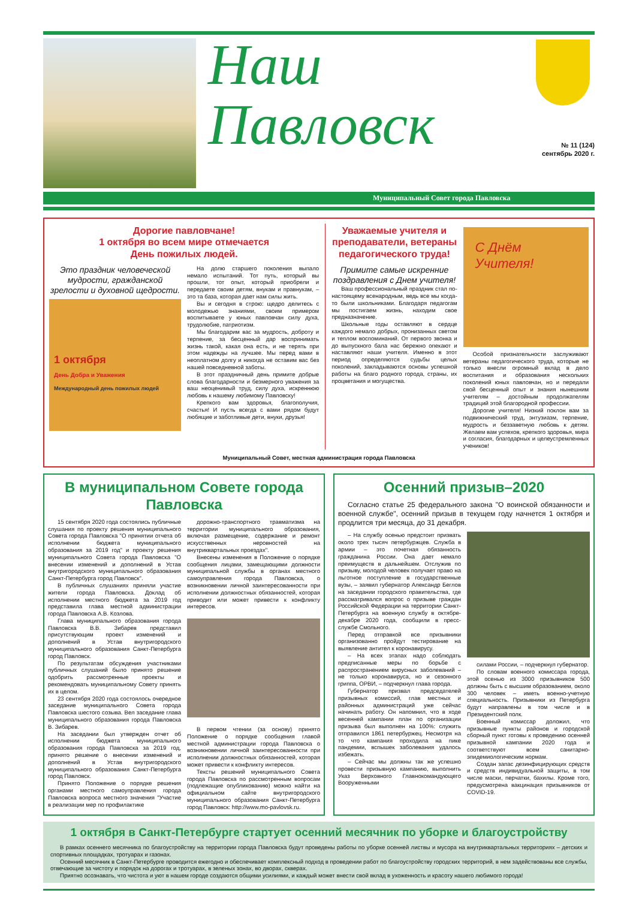Наш
Павловск
№ 11 (124)
сентябрь 2020 г.
Муниципальный Совет города Павловска
Дорогие павловчане!
1 октября во всем мире отмечается
День пожилых людей.
Это праздник человеческой мудрости, гражданской зрелости и духовной щедрости.
1 октября
День Добра и Уважения
Международный день пожилых людей
На долю старшего поколения выпало немало испытаний. Тот путь, который вы прошли, тот опыт, который приобрели и передаете своим детям, внукам и правнукам, – это та база, которая дает нам силы жить.
Вы и сегодня в строю: щедро делитесь с молодежью знаниями, своим примером воспитываете у юных павловчан силу духа, трудолюбие, патриотизм.
Мы благодарим вас за мудрость, доброту и терпение, за бесценный дар воспринимать жизнь такой, какая она есть, и не терять при этом надежды на лучшее. Мы перед вами в неоплатном долгу и никогда не оставим вас без нашей повседневной заботы.
В этот праздничный день примите добрые слова благодарности и безмерного уважения за ваш неоценимый труд, силу духа, искреннюю любовь к нашему любимому Павловску!
Крепкого вам здоровья, благополучия, счастья! И пусть всегда с вами рядом будут любящие и заботливые дети, внуки, друзья!
Уважаемые учителя и преподаватели, ветераны педагогического труда!
Примите самые искренние поздравления с Днем учителя!
Ваш профессиональный праздник стал по-настоящему всенародным, ведь все мы когда-то были школьниками. Благодаря педагогам мы постигаем жизнь, находим свое предназначение.
Школьные годы оставляют в сердце каждого немало добрых, пронизанных светом и теплом воспоминаний. От первого звонка и до выпускного бала нас бережно опекают и наставляют наши учителя. Именно в этот период определяются судьбы целых поколений, закладываются основы успешной работы на благо родного города, страны, их процветания и могущества.
С Днём Учителя!
Особой признательности заслуживают ветераны педагогического труда, которые не только внесли огромный вклад в дело воспитания и образования нескольких поколений юных павловчан, но и передали свой бесценный опыт и знания нынешним учителям – достойным продолжателям традиций этой благородной профессии.
Дорогие учителя! Низкий поклон вам за подвижнический труд, энтузиазм, терпение, мудрость и беззаветную любовь к детям. Желаем вам успехов, крепкого здоровья, мира и согласия, благодарных и целеустремленных учеников!
Муниципальный Совет, местная администрация города Павловска
В муниципальном Совете города Павловска
15 сентября 2020 года состоялись публичные слушания по проекту решения муниципального Совета города Павловска "О принятии отчета об исполнении бюджета муниципального образования за 2019 год" и проекту решения муниципального Совета города Павловска "О внесении изменений и дополнений в Устав внутригородского муниципального образования Санкт-Петербурга город Павловск".
В публичных слушаниях приняли участие жители города Павловска. Доклад об исполнении местного бюджета за 2019 год представила глава местной администрации города Павловска А.В. Козлова.
Глава муниципального образования города Павловска В.В. Зибарев представил присутствующим проект изменений и дополнений в Устав внутригородского муниципального образования Санкт-Петербурга город Павловск.
По результатам обсуждения участниками публичных слушаний было принято решение одобрить рассмотренные проекты и рекомендовать муниципальному Совету принять их в целом.
23 сентября 2020 года состоялось очередное заседание муниципального Совета города Павловска шестого созыва. Вел заседание глава муниципального образования города Павловска В. Зибарев.
На заседании был утвержден отчет об исполнении бюджета муниципального образования города Павловска за 2019 год, принято решение о внесении изменений и дополнений в Устав внутригородского муниципального образования Санкт-Петербурга город Павловск.
Принято Положение о порядке решения органами местного самоуправления города Павловска вопроса местного значения "Участие в реализации мер по профилактике
дорожно-транспортного травматизма на территории муниципального образования, включая размещение, содержание и ремонт искусственных неровностей на внутриквартальных проездах".
Внесены изменения в Положение о порядке сообщения лицами, замещающими должности муниципальной службы в органах местного самоуправления города Павловска, о возникновении личной заинтересованности при исполнении должностных обязанностей, которая приводит или может привести к конфликту интересов.
В первом чтении (за основу) принято Положение о порядке сообщения главой местной администрации города Павловска о возникновении личной заинтересованности при исполнении должностных обязанностей, которая может привести к конфликту интересов.
Тексты решений муниципального Совета города Павловска по рассмотренным вопросам (подлежащие опубликованию) можно найти на официальном сайте внутригородского муниципального образования Санкт-Петербурга город Павловск: http://www.mo-pavlovsk.ru.
Осенний призыв–2020
Согласно статье 25 федерального закона "О воинской обязанности и военной службе", осенний призыв в текущем году начнется 1 октября и продлится три месяца, до 31 декабря.
– На службу осенью предстоит призвать около трех тысяч петербуржцев. Служба в армии – это почетная обязанность гражданина России. Она дает немало преимуществ в дальнейшем. Отслужив по призыву, молодой человек получает право на льготное поступление в государственные вузы, – заявил губернатор Александр Беглов на заседании городского правительства, где рассматривался вопрос о призыве граждан Российской Федерации на территории Санкт-Петербурга на военную службу в октябре-декабре 2020 года, сообщили в пресс-службе Смольного.
Перед отправкой все призывники организованно пройдут тестирование на выявление антител к коронавирусу.
– На всех этапах надо соблюдать предписанные меры по борьбе с распространением вирусных заболеваний – не только коронавируса, но и сезонного гриппа, ОРВИ, – подчеркнул глава города.
Губернатор призвал председателей призывных комиссий, глав местных и районных администраций уже сейчас начинать работу. Он напомнил, что в ходе весенней кампании план по организации призыва был выполнен на 100%: служить отправился 1861 петербуржец. Несмотря на то что кампания проходила на пике пандемии, вспышек заболевания удалось избежать.
– Сейчас мы должны так же успешно провести призывную кампанию, выполнить Указ Верховного Главнокомандующего Вооруженными
силами России, – подчеркнул губернатор.
По словам военного комиссара города, этой осенью из 3000 призывников 500 должны быть с высшим образованием, около 300 человек – иметь военно-учетную специальность. Призывники из Петербурга будут направлены в том числе и в Президентский полк.
Военный комиссар доложил, что призывные пункты районов и городской сборный пункт готовы к проведению осенней призывной кампании 2020 года и соответствуют всем санитарно-эпидемиологическим нормам.
Создан запас дезинфицирующих средств и средств индивидуальной защиты, в том числе маски, перчатки, бахилы. Кроме того, предусмотрена вакцинация призывников от COVID-19.
1 октября в Санкт-Петербурге стартует осенний месячник по уборке и благоустройству
В рамках осеннего месячника по благоустройству на территории города Павловска будут проведены работы по уборке осенней листвы и мусора на внутриквартальных территориях – детских и спортивных площадках, тротуарах и газонах.
Осенний месячник в Санкт-Петербурге проводится ежегодно и обеспечивает комплексный подход в проведении работ по благоустройству городских территорий, в нем задействованы все службы, отвечающие за чистоту и порядок на дорогах и тротуарах, в зеленых зонах, во дворах, скверах.
Приятно осознавать, что чистота и уют в нашем городе создаются общими усилиями, и каждый может внести свой вклад в ухоженность и красоту нашего любимого города!